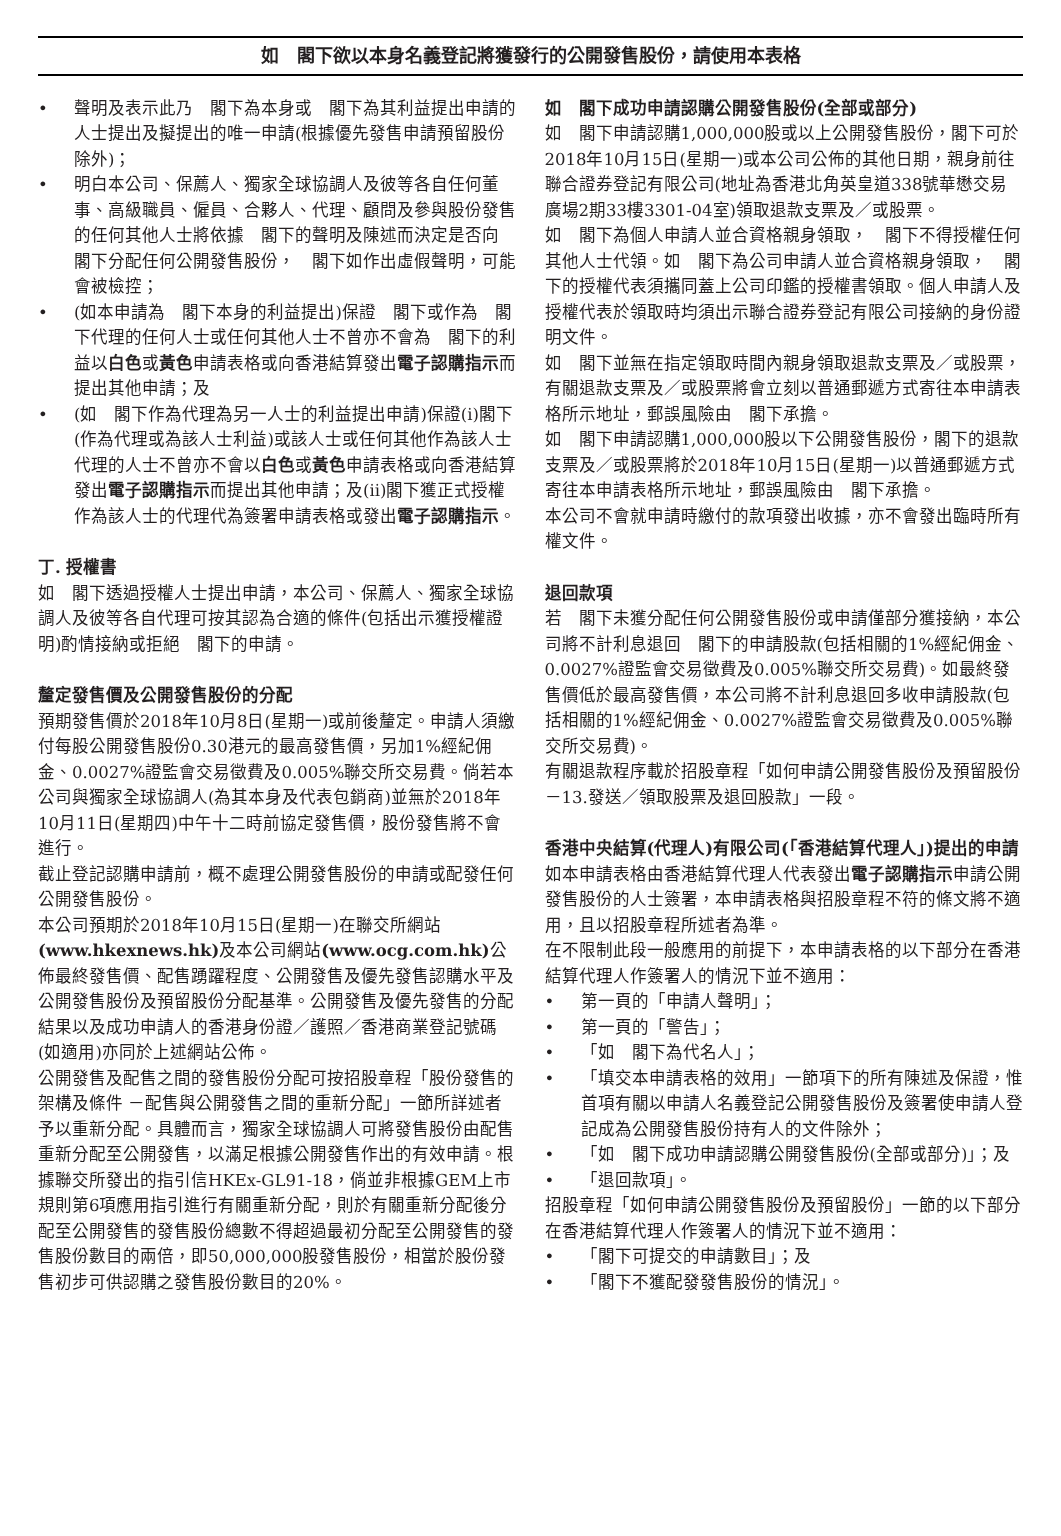如　閣下欲以本身名義登記將獲發行的公開發售股份，請使用本表格
• 聲明及表示此乃　閣下為本身或　閣下為其利益提出申請的人士提出及擬提出的唯一申請(根據優先發售申請預留股份除外)；
• 明白本公司、保薦人、獨家全球協調人及彼等各自任何董事、高級職員、僱員、合夥人、代理、顧問及參與股份發售的任何其他人士將依據　閣下的聲明及陳述而決定是否向　閣下分配任何公開發售股份，　閣下如作出虛假聲明，可能會被檢控；
• (如本申請為　閣下本身的利益提出)保證　閣下或作為　閣下代理的任何人士或任何其他人士不曾亦不會為　閣下的利益以白色或黃色申請表格或向香港結算發出電子認購指示而提出其他申請；及
• (如　閣下作為代理為另一人士的利益提出申請)保證(i)閣下(作為代理或為該人士利益)或該人士或任何其他作為該人士代理的人士不曾亦不會以白色或黃色申請表格或向香港結算發出電子認購指示而提出其他申請；及(ii)閣下獲正式授權作為該人士的代理代為簽署申請表格或發出電子認購指示。
丁. 授權書
如　閣下透過授權人士提出申請，本公司、保薦人、獨家全球協調人及彼等各自代理可按其認為合適的條件(包括出示獲授權證明)酌情接納或拒絕　閣下的申請。
釐定發售價及公開發售股份的分配
預期發售價於2018年10月8日(星期一)或前後釐定。申請人須繳付每股公開發售股份0.30港元的最高發售價，另加1%經紀佣金、0.0027%證監會交易徵費及0.005%聯交所交易費。倘若本公司與獨家全球協調人(為其本身及代表包銷商)並無於2018年10月11日(星期四)中午十二時前協定發售價，股份發售將不會進行。
截止登記認購申請前，概不處理公開發售股份的申請或配發任何公開發售股份。
本公司預期於2018年10月15日(星期一)在聯交所網站(www.hkexnews.hk) 及本公司網站(www.ocg.com.hk) 公佈最終發售價、配售踴躍程度、公開發售及優先發售認購水平及公開發售股份及預留股份分配基準。公開發售及優先發售的分配結果以及成功申請人的香港身份證／護照／香港商業登記號碼(如適用)亦同於上述網站公佈。
公開發售及配售之間的發售股份分配可按招股章程「股份發售的架構及條件 －配售與公開發售之間的重新分配」一節所詳述者予以重新分配。具體而言，獨家全球協調人可將發售股份由配售重新分配至公開發售，以滿足根據公開發售作出的有效申請。根據聯交所發出的指引信HKEx-GL91-18，倘並非根據GEM上市規則第6項應用指引進行有關重新分配，則於有關重新分配後分配至公開發售的發售股份總數不得超過最初分配至公開發售的發售股份數目的兩倍，即50,000,000股發售股份，相當於股份發售初步可供認購之發售股份數目的20%。
如　閣下成功申請認購公開發售股份(全部或部分)
如　閣下申請認購1,000,000股或以上公開發售股份，閣下可於2018年10月15日(星期一)或本公司公佈的其他日期，親身前往聯合證券登記有限公司(地址為香港北角英皇道338號華懋交易廣場2期33樓3301-04室)領取退款支票及／或股票。
如　閣下為個人申請人並合資格親身領取，　閣下不得授權任何其他人士代領。如　閣下為公司申請人並合資格親身領取，　閣下的授權代表須攜同蓋上公司印鑑的授權書領取。個人申請人及授權代表於領取時均須出示聯合證券登記有限公司接納的身份證明文件。
如　閣下並無在指定領取時間內親身領取退款支票及／或股票，有關退款支票及／或股票將會立刻以普通郵遞方式寄往本申請表格所示地址，郵誤風險由　閣下承擔。
如　閣下申請認購1,000,000股以下公開發售股份，閣下的退款支票及／或股票將於2018年10月15日(星期一)以普通郵遞方式寄往本申請表格所示地址，郵誤風險由　閣下承擔。
本公司不會就申請時繳付的款項發出收據，亦不會發出臨時所有權文件。
退回款項
若　閣下未獲分配任何公開發售股份或申請僅部分獲接納，本公司將不計利息退回　閣下的申請股款(包括相關的1%經紀佣金、0.0027%證監會交易徵費及0.005%聯交所交易費)。如最終發售價低於最高發售價，本公司將不計利息退回多收申請股款(包括相關的1%經紀佣金、0.0027%證監會交易徵費及0.005%聯交所交易費)。
有關退款程序載於招股章程「如何申請公開發售股份及預留股份－13.發送／領取股票及退回股款」一段。
香港中央結算(代理人)有限公司(「香港結算代理人」)提出的申請
如本申請表格由香港結算代理人代表發出電子認購指示申請公開發售股份的人士簽署，本申請表格與招股章程不符的條文將不適用，且以招股章程所述者為準。
在不限制此段一般應用的前提下，本申請表格的以下部分在香港結算代理人作簽署人的情況下並不適用：
• 第一頁的「申請人聲明」；
• 第一頁的「警告」；
• 「如　閣下為代名人」；
• 「填交本申請表格的效用」一節項下的所有陳述及保證，惟首項有關以申請人名義登記公開發售股份及簽署使申請人登記成為公開發售股份持有人的文件除外；
• 「如　閣下成功申請認購公開發售股份(全部或部分)」；及
• 「退回款項」。
招股章程「如何申請公開發售股份及預留股份」一節的以下部分在香港結算代理人作簽署人的情況下並不適用：
• 「閣下可提交的申請數目」；及
• 「閣下不獲配發發售股份的情況」。